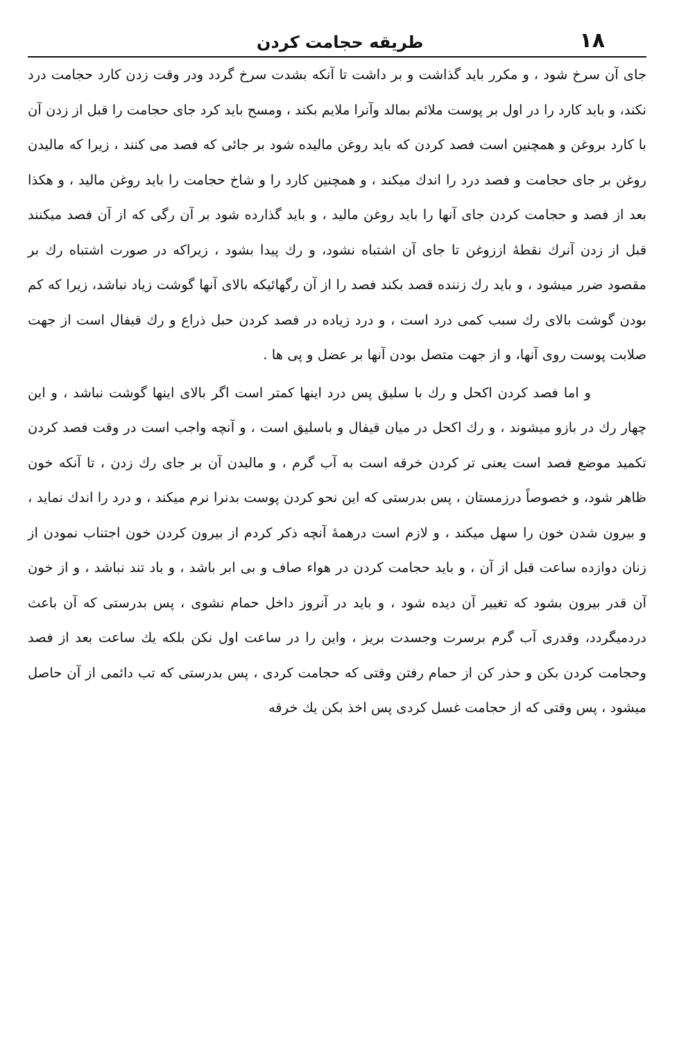۱۸ طریقه حجامت کردن
جای آن سرخ شود ، و مکرر باید گذاشت و بر داشت تا آنکه بشدت سرخ گردد ودر وقت زدن کارد حجامت درد نکند، و باید کارد را در اول بر پوست ملائم بمالد وآنرا ملایم بکند ، ومسح باید کرد جای حجامت را قبل از زدن آن با کارد بروغن و همچنین است فصد کردن که باید روغن مالیده شود بر جائی که فصد می کنند ، زیرا که مالیدن روغن بر جای حجامت و فصد درد را اندك میکند ، و همچنین کارد را و شاخ حجامت را باید روغن مالید ، و هکذا بعد از فصد و حجامت کردن جای آنها را باید روغن مالید ، و باید گذارده شود بر آن رگی که از آن فصد میکنند قبل از زدن آنرك نقطهٔ اززوغن تا جای آن اشتباه نشود، و رك پیدا بشود ، زیراکه در صورت اشتباه رك بر مقصود ضرر میشود ، و باید رك زننده قصد بکند فصد را از آن رگهائیکه بالای آنها گوشت زیاد نباشد، زیرا که کم بودن گوشت بالای رك سبب کمی درد است ، و درد زیاده در فصد کردن حبل ذراع و رك قیفال است از جهت صلابت پوست روی آنها، و از جهت متصل بودن آنها بر عضل و پی ها .
و اما فصد کردن اکحل و رك با سلیق پس درد اینها کمتر است اگر بالای اینها گوشت نباشد ، و این چهار رك در بازو میشوند ، و رك اکحل در میان قیفال و باسلیق است ، و آنچه واجب است در وقت فصد کردن تکمید موضع فصد است یعنی تر کردن خرقه است به آب گرم ، و مالیدن آن بر جای رك زدن ، تا آنکه خون ظاهر شود، و خصوصاً درزمستان ، پس بدرستی که این نحو کردن پوست بدنرا نرم میکند ، و درد را اندك نماید ، و بیرون شدن خون را سهل میکند ، و لازم است درهمهٔ آنچه ذکر کردم از بیرون کردن خون اجتناب نمودن از زنان دوازده ساعت قبل از آن ، و باید حجامت کردن در هواء صاف و بی ابر باشد ، و باد تند نباشد ، و از خون آن قدر بیرون بشود که تغییر آن دیده شود ، و باید در آنروز داخل حمام نشوی ، پس بدرستی که آن باعث دردمیگردد، وقدری آب گرم برسرت وجسدت بریز ، واین را در ساعت اول نکن بلکه یك ساعت بعد از فصد وحجامت کردن بکن و حذر کن از حمام رفتن وقتی که حجامت کردی ، پس بدرستی که تب دائمی از آن حاصل میشود ، پس وقتی که از حجامت غسل کردی پس اخذ بکن یك خرقه